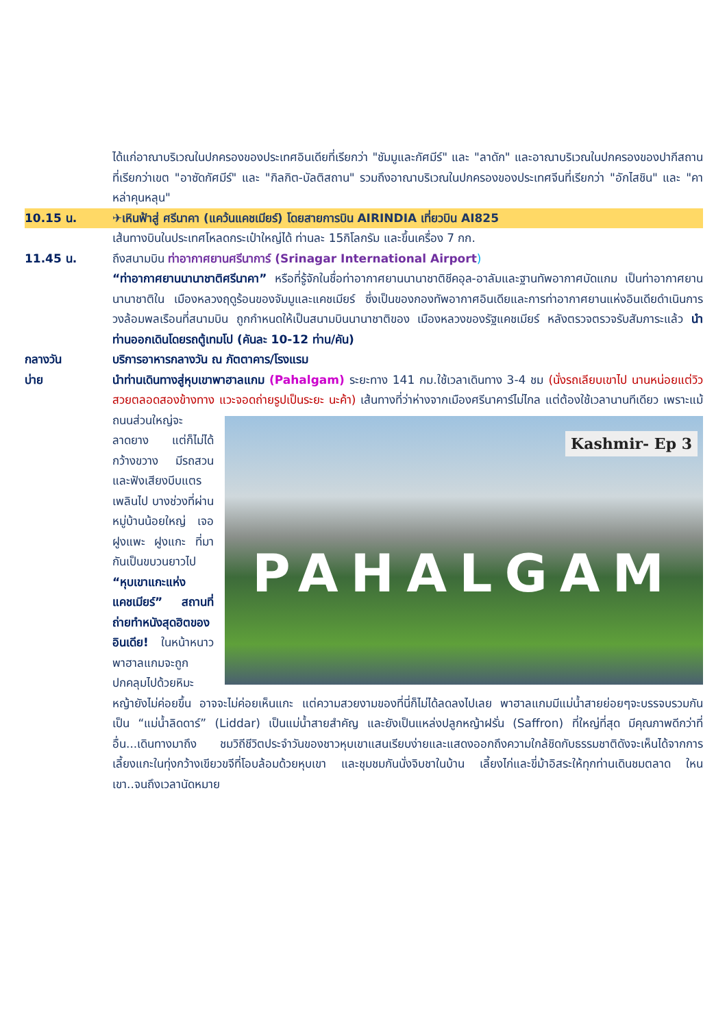ได้แก่อาณาบริเวณในปกครองของประเทศอินเดียที่เรียกว่า "ชัมมูและกัศมีร์" และ "ลาดัก" และอาณาบริเวณในปกครองของปากีสถานที่เรียกว่าเขต "อาซัดกัศมีร์" และ "กิลกิต-บัลติสถาน" รวมถึงอาณาบริเวณในปกครองของประเทศจีนที่เรียกว่า "อักไสชิน" และ "คาหล่าคุนหลุน"
10.15 น. ✈เหินฟ้าสู่ ศรีนาคา (แคว้นแคชเมียร์) โดยสายการบิน AIRINDIA เที่ยวบิน AI825
เส้นทางบินในประเทศโหลดกระเป๋าใหญ่ได้ ท่านละ 15กิโลกรัม และขึ้นเครื่อง 7 กก.
11.45 น. ถึงสนามบิน ท่าอากาศยานศรีนาการ์ (Srinagar International Airport)
“ท่าอากาศยานนานาชาติศรีนาคา” หรือที่รู้จักในชื่อท่าอากาศยานนานาชาติชีคอุล-อาลัมและฐานทัพอากาศบัดแกม เป็นท่าอากาศยานนานาชาติใน เมืองหลวงฤดูร้อนของจัมมูและแคชเมียร์ ซึ่งเป็นของกองทัพอากาศอินเดียและการท่าอากาศยานแห่งอินเดียดำเนินการวงล้อมพลเรือนที่สนามบิน ถูกกำหนดให้เป็นสนามบินนานาชาติของ เมืองหลวงของรัฐแคชเมียร์ หลังตรวจตรวจรับสัมภาระแล้ว นำท่านออกเดินโดยรถตู้เทมโป (คันละ 10-12 ท่าน/คัน)
กลางวัน บริการอาหารกลางวัน ณ ภัตตาคาร/โรงแรม
บ่าย นำท่านเดินทางสู่หุบเขาพาฮาลแกม (Pahalgam) ระยะทาง 141 กม.ใช้เวลาเดินทาง 3-4 ชม (นั่งรถเลียบเขาไป นานหน่อยแต่วิวสวยตลอดสองข้างทาง แวะจอดถ่ายรูปเป็นระยะ นะค้า) เส้นทาง
Kashmir- Ep 3
PAHALGAM
ที่ว่าห่างจากเมืองศรีนาคาร์ไม่ไกล แต่ต้องใช้เวลานานทีเดียว เพราะแม้ถนนส่วนใหญ่จะลาดยาง แต่ก็ไม่ได้กว้างขวาง มีรถสวน และฟังเสียงบีบแตรเพลินไป บางช่วงที่ผ่านหมู่บ้านน้อยใหญ่ เจอฝูงแพะ ฝูงแกะ ที่มากันเป็นขบวนยาวไป “หุบเขาแกะแห่งแคชเมียร์” สถานที่ถ่ายทำหนังสุดฮิตของอินเดีย! ในหน้าหนาว พาฮาลแกมจะถูกปกคลุมไปด้วยหิมะ หญ้ายังไม่ค่อยขึ้น อาจจะไม่ค่อยเห็นแกะ แต่ความสวยงามของที่นี่ก็ไม่ได้ลดลงไปเลย พาฮาลแกมมีแม่น้ำสายย่อยๆจะบรรจบรวมกันเป็น “แม่น้ำลิดดาร์” (Liddar) เป็นแม่น้ำสายสำคัญ และยังเป็นแหล่งปลูกหญ้าฝรั่น (Saffron) ที่ใหญ่ที่สุด มีคุณภาพดีกว่าที่อื่น...เดินทางมาถึง ชมวิถีชีวิตประจำวันของชาวหุบเขาแสนเรียบง่ายและแสดงออกถึงความใกล้ชิดกับธรรมชาติดังจะเห็นได้จากการเลี้ยงแกะในทุ่งกว้างเขียวขจีที่โอบล้อมด้วยหุบเขา และชุมชมกันนั่งจิบชาในบ้าน เลี้ยงไก่และขี่ม้าอิสระให้ทุกท่านเดินชมตลาด ใหนเขา..จนถึงเวลานัดหมาย